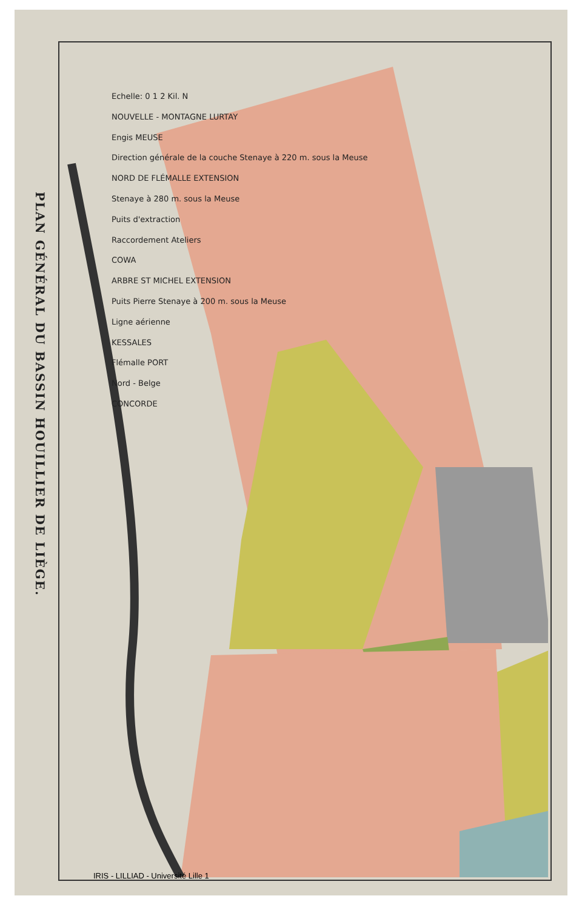PLAN GÉNÉRAL DU BASSIN HOUILLIER DE LIÈGE.
Echelle: 0 1 2 Kil. N
NOUVELLE - MONTAGNE LURTAY
Engis MEUSE
Direction générale de la couche Stenaye à 220 m. sous la Meuse
NORD DE FLÉMALLE EXTENSION
Stenaye à 280 m. sous la Meuse
Puits d'extraction
Raccordement Ateliers
COWA
ARBRE ST MICHEL EXTENSION
Puits Pierre Stenaye à 200 m. sous la Meuse
Ligne aérienne
KESSALES
Flémalle PORT
Nord - Belge
CONCORDE
IRIS - LILLIAD - Université Lille 1